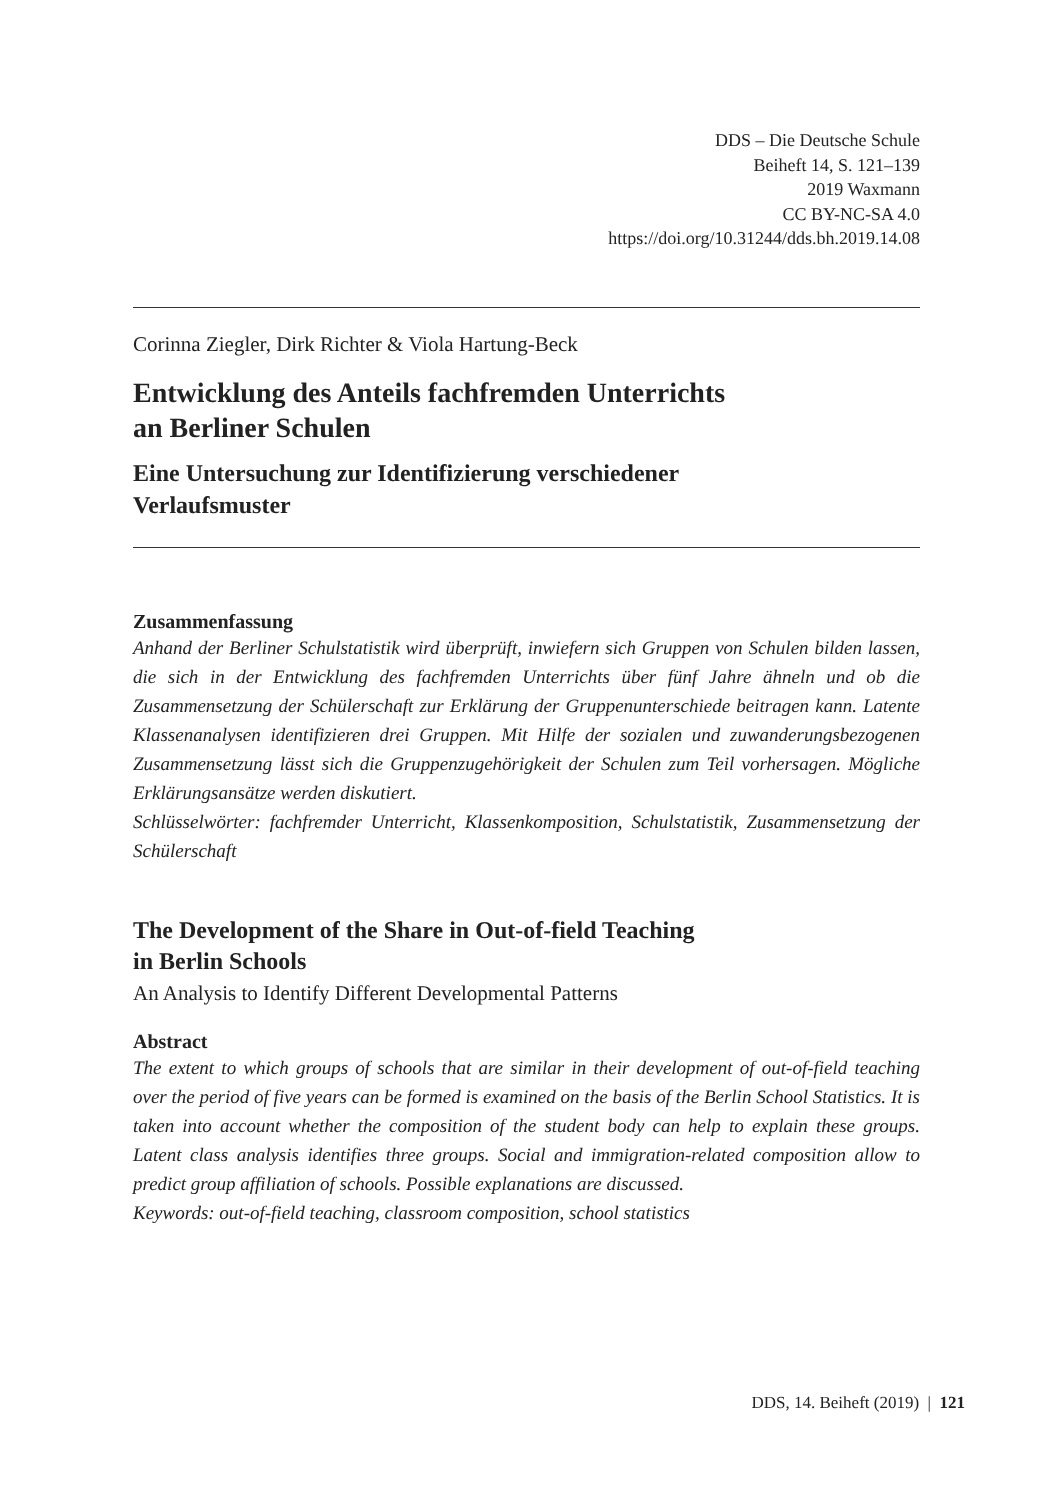DDS – Die Deutsche Schule
Beiheft 14, S. 121–139
2019 Waxmann
CC BY-NC-SA 4.0
https://doi.org/10.31244/dds.bh.2019.14.08
Corinna Ziegler, Dirk Richter & Viola Hartung-Beck
Entwicklung des Anteils fachfremden Unterrichts
an Berliner Schulen
Eine Untersuchung zur Identifizierung verschiedener
Verlaufsmuster
Zusammenfassung
Anhand der Berliner Schulstatistik wird überprüft, inwiefern sich Gruppen von Schulen bilden lassen, die sich in der Entwicklung des fachfremden Unterrichts über fünf Jahre ähneln und ob die Zusammensetzung der Schülerschaft zur Erklärung der Gruppenunterschiede beitragen kann. Latente Klassenanalysen identifizieren drei Gruppen. Mit Hilfe der sozialen und zuwanderungsbezogenen Zusammensetzung lässt sich die Gruppenzugehörigkeit der Schulen zum Teil vorhersagen. Mögliche Erklärungsansätze werden diskutiert.
Schlüsselwörter: fachfremder Unterricht, Klassenkomposition, Schulstatistik, Zusammensetzung der Schülerschaft
The Development of the Share in Out-of-field Teaching
in Berlin Schools
An Analysis to Identify Different Developmental Patterns
Abstract
The extent to which groups of schools that are similar in their development of out-of-field teaching over the period of five years can be formed is examined on the basis of the Berlin School Statistics. It is taken into account whether the composition of the student body can help to explain these groups. Latent class analysis identifies three groups. Social and immigration-related composition allow to predict group affiliation of schools. Possible explanations are discussed.
Keywords: out-of-field teaching, classroom composition, school statistics
DDS, 14. Beiheft (2019) | 121